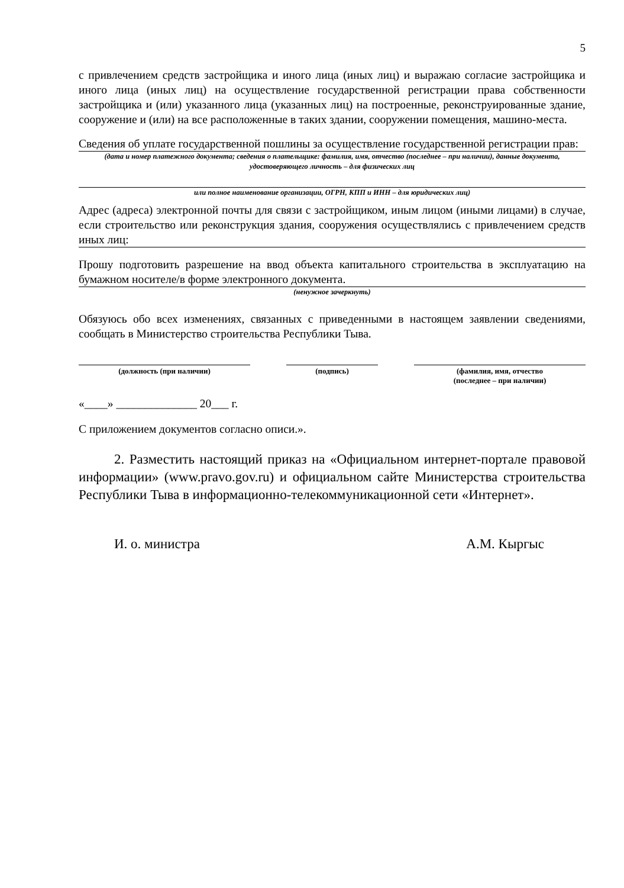5
с привлечением средств застройщика и иного лица (иных лиц) и выражаю согласие застройщика и иного лица (иных лиц) на осуществление государственной регистрации права собственности застройщика и (или) указанного лица (указанных лиц) на построенные, реконструированные здание, сооружение и (или) на все расположенные в таких здании, сооружении помещения, машино-места.
Сведения об уплате государственной пошлины за осуществление государственной регистрации прав:
(дата и номер платежного документа; сведения о плательщике: фамилия, имя, отчество (последнее – при наличии), данные документа, удостоверяющего личность – для физических лиц
или полное наименование организации, ОГРН, КПП и ИНН – для юридических лиц)
Адрес (адреса) электронной почты для связи с застройщиком, иным лицом (иными лицами) в случае, если строительство или реконструкция здания, сооружения осуществлялись с привлечением средств иных лиц:
Прошу подготовить разрешение на ввод объекта капитального строительства в эксплуатацию на бумажном носителе/в форме электронного документа.
(ненужное зачеркнуть)
Обязуюсь обо всех изменениях, связанных с приведенными в настоящем заявлении сведениями, сообщать в Министерство строительства Республики Тыва.
(должность (при наличии) (подпись) (фамилия, имя, отчество
(последнее – при наличии)
«____» ______________ 20___ г.
С приложением документов согласно описи.».
2. Разместить настоящий приказ на «Официальном интернет-портале правовой информации» (www.pravo.gov.ru) и официальном сайте Министерства строительства Республики Тыва в информационно-телекоммуникационной сети «Интернет».
И. о. министра А.М. Кыргыс